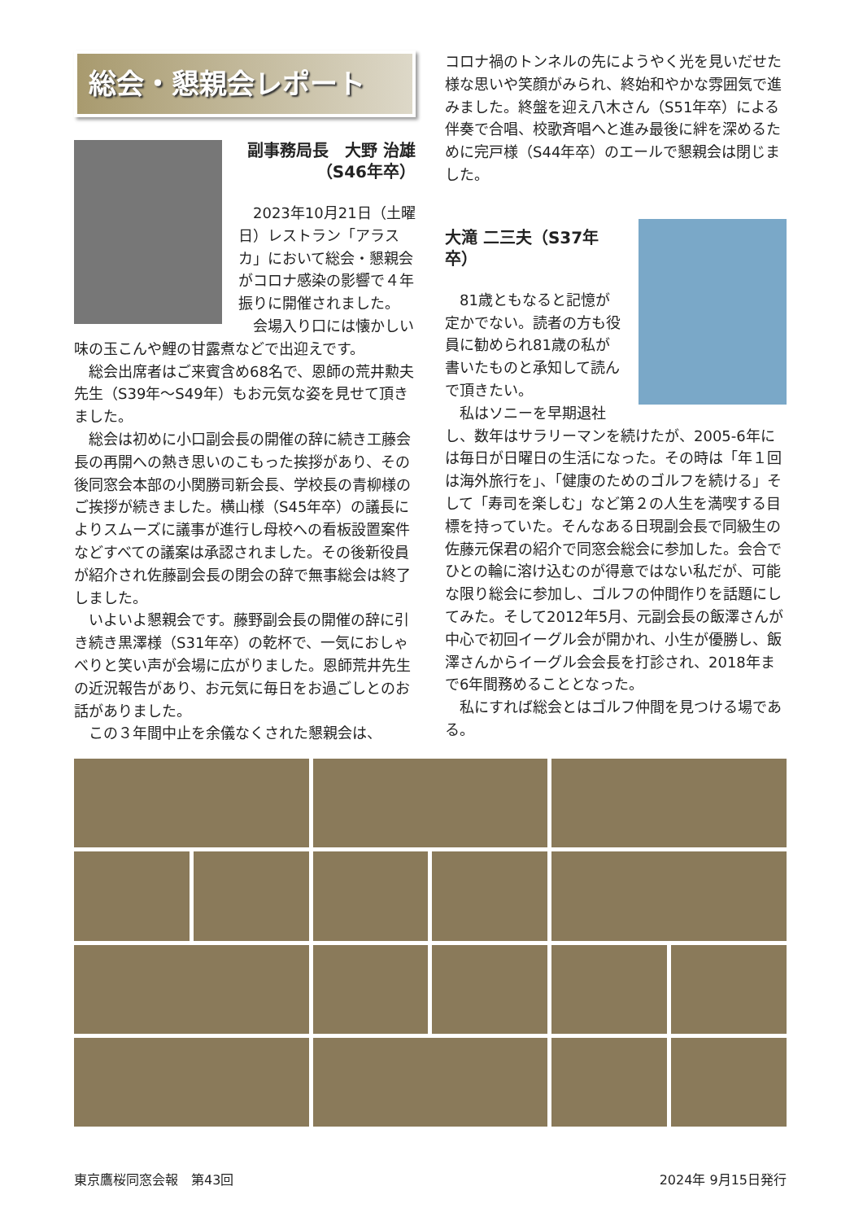総会・懇親会レポート
副事務局長　大野 治雄
（S46年卒）
2023年10月21日（土曜日）レストラン「アラスカ」において総会・懇親会がコロナ感染の影響で４年振りに開催されました。
会場入り口には懐かしい味の玉こんや鯉の甘露煮などで出迎えです。
総会出席者はご来賓含め68名で、恩師の荒井勲夫先生（S39年～S49年）もお元気な姿を見せて頂きました。
総会は初めに小口副会長の開催の辞に続き工藤会長の再開への熱き思いのこもった挨拶があり、その後同窓会本部の小関勝司新会長、学校長の青柳様のご挨拶が続きました。横山様（S45年卒）の議長によりスムーズに議事が進行し母校への看板設置案件などすべての議案は承認されました。その後新役員が紹介され佐藤副会長の閉会の辞で無事総会は終了しました。
いよいよ懇親会です。藤野副会長の開催の辞に引き続き黒澤様（S31年卒）の乾杯で、一気におしゃべりと笑い声が会場に広がりました。恩師荒井先生の近況報告があり、お元気に毎日をお過ごしとのお話がありました。
この３年間中止を余儀なくされた懇親会は、
コロナ禍のトンネルの先にようやく光を見いだせた様な思いや笑顔がみられ、終始和やかな雰囲気で進みました。終盤を迎え八木さん（S51年卒）による伴奏で合唱、校歌斉唱へと進み最後に絆を深めるために完戸様（S44年卒）のエールで懇親会は閉じました。
大滝 二三夫（S37年卒）
81歳ともなると記憶が定かでない。読者の方も役員に勧められ81歳の私が書いたものと承知して読んで頂きたい。
私はソニーを早期退社し、数年はサラリーマンを続けたが、2005-6年には毎日が日曜日の生活になった。その時は「年１回は海外旅行を」、「健康のためのゴルフを続ける」そして「寿司を楽しむ」など第２の人生を満喫する目標を持っていた。そんなある日現副会長で同級生の佐藤元保君の紹介で同窓会総会に参加した。会合でひとの輪に溶け込むのが得意ではない私だが、可能な限り総会に参加し、ゴルフの仲間作りを話題にしてみた。そして2012年5月、元副会長の飯澤さんが中心で初回イーグル会が開かれ、小生が優勝し、飯澤さんからイーグル会会長を打診され、2018年まで6年間務めることとなった。
私にすれば総会とはゴルフ仲間を見つける場である。
東京鷹桜同窓会報　第43回 2024年 9月15日発行